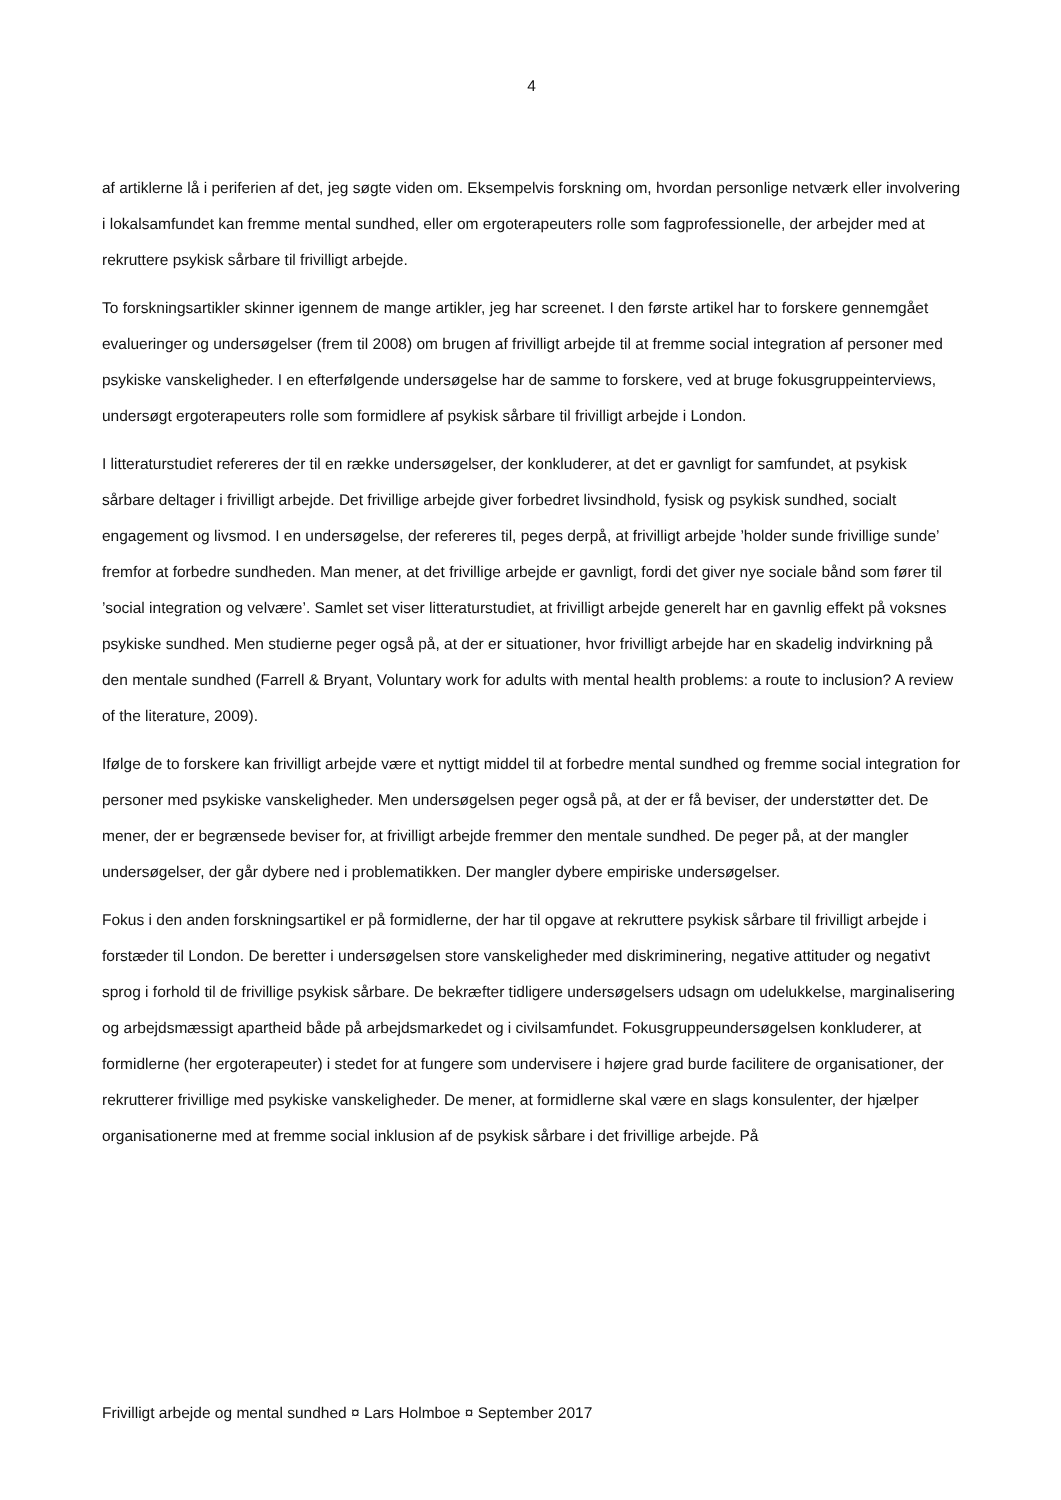4
af artiklerne lå i periferien af det, jeg søgte viden om. Eksempelvis forskning om, hvordan personlige netværk eller involvering i lokalsamfundet kan fremme mental sundhed, eller om ergoterapeuters rolle som fagprofessionelle, der arbejder med at rekruttere psykisk sårbare til frivilligt arbejde.
To forskningsartikler skinner igennem de mange artikler, jeg har screenet. I den første artikel har to forskere gennemgået evalueringer og undersøgelser (frem til 2008) om brugen af frivilligt arbejde til at fremme social integration af personer med psykiske vanskeligheder. I en efterfølgende undersøgelse har de samme to forskere, ved at bruge fokusgruppeinterviews, undersøgt ergoterapeuters rolle som formidlere af psykisk sårbare til frivilligt arbejde i London.
I litteraturstudiet refereres der til en række undersøgelser, der konkluderer, at det er gavnligt for samfundet, at psykisk sårbare deltager i frivilligt arbejde. Det frivillige arbejde giver forbedret livsindhold, fysisk og psykisk sundhed, socialt engagement og livsmod. I en undersøgelse, der refereres til, peges derpå, at frivilligt arbejde ’holder sunde frivillige sunde’ fremfor at forbedre sundheden. Man mener, at det frivillige arbejde er gavnligt, fordi det giver nye sociale bånd som fører til ’social integration og velvære’. Samlet set viser litteraturstudiet, at frivilligt arbejde generelt har en gavnlig effekt på voksnes psykiske sundhed. Men studierne peger også på, at der er situationer, hvor frivilligt arbejde har en skadelig indvirkning på den mentale sundhed (Farrell & Bryant, Voluntary work for adults with mental health problems: a route to inclusion? A review of the literature, 2009).
Ifølge de to forskere kan frivilligt arbejde være et nyttigt middel til at forbedre mental sundhed og fremme social integration for personer med psykiske vanskeligheder. Men undersøgelsen peger også på, at der er få beviser, der understøtter det. De mener, der er begrænsede beviser for, at frivilligt arbejde fremmer den mentale sundhed. De peger på, at der mangler undersøgelser, der går dybere ned i problematikken. Der mangler dybere empiriske undersøgelser.
Fokus i den anden forskningsartikel er på formidlerne, der har til opgave at rekruttere psykisk sårbare til frivilligt arbejde i forstæder til London. De beretter i undersøgelsen store vanskeligheder med diskriminering, negative attituder og negativt sprog i forhold til de frivillige psykisk sårbare. De bekræfter tidligere undersøgelsers udsagn om udelukkelse, marginalisering og arbejdsmæssigt apartheid både på arbejdsmarkedet og i civilsamfundet. Fokusgruppeundersøgelsen konkluderer, at formidlerne (her ergoterapeuter) i stedet for at fungere som undervisere i højere grad burde facilitere de organisationer, der rekrutterer frivillige med psykiske vanskeligheder. De mener, at formidlerne skal være en slags konsulenter, der hjælper organisationerne med at fremme social inklusion af de psykisk sårbare i det frivillige arbejde. På
Frivilligt arbejde og mental sundhed ¤ Lars Holmboe ¤ September 2017